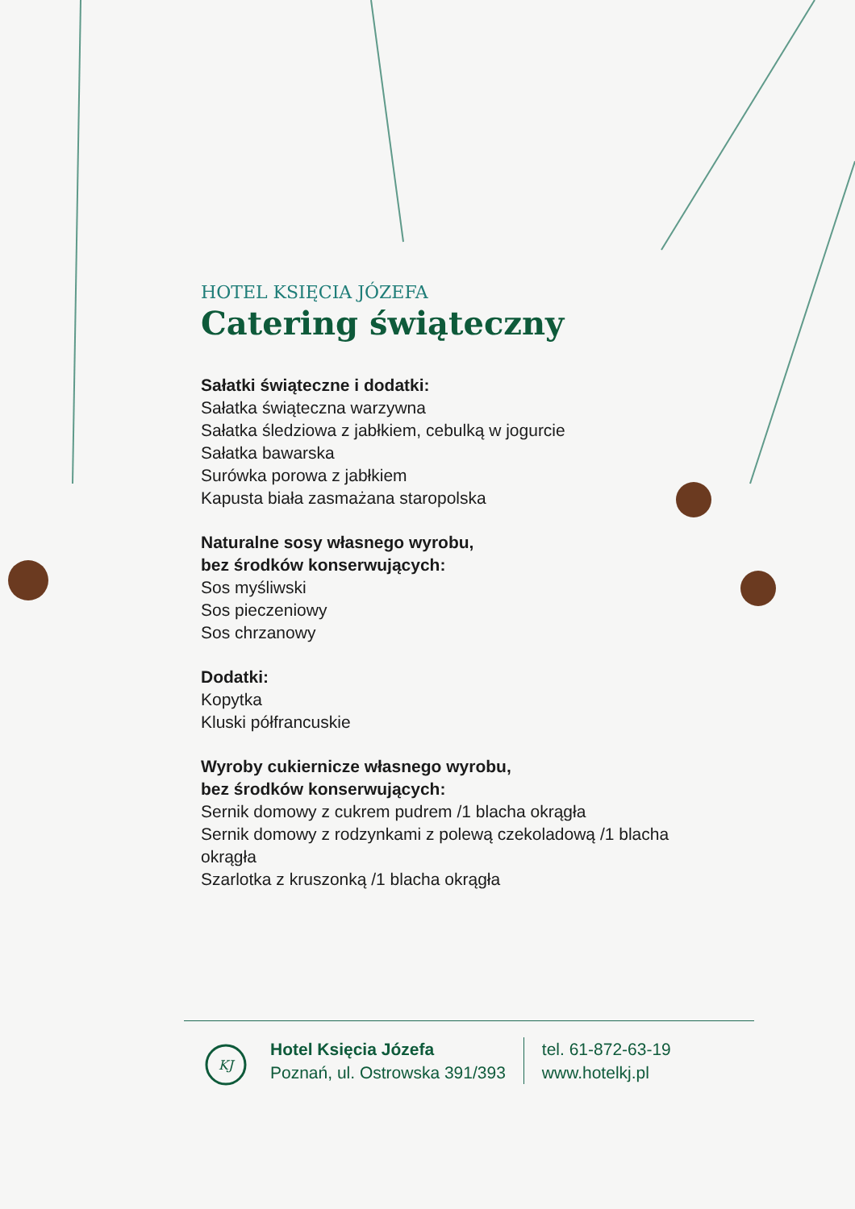HOTEL KSIĘCIA JÓZEFA
Catering świąteczny
Sałatki świąteczne i dodatki:
Sałatka świąteczna warzywna
Sałatka śledziowa z jabłkiem, cebulką w jogurcie
Sałatka bawarska
Surówka porowa z jabłkiem
Kapusta biała zasmażana staropolska
Naturalne sosy własnego wyrobu,
bez środków konserwujących:
Sos myśliwski
Sos pieczeniowy
Sos chrzanowy
Dodatki:
Kopytka
Kluski półfrancuskie
Wyroby cukiernicze własnego wyrobu,
bez środków konserwujących:
Sernik domowy z cukrem pudrem /1 blacha okrągła
Sernik domowy z rodzynkami z polewą czekoladową /1 blacha okrągła
Szarlotka z kruszonką /1 blacha okrągła
KJ
Hotel Księcia Józefa
Poznań, ul. Ostrowska 391/393
tel. 61-872-63-19
www.hotelkj.pl